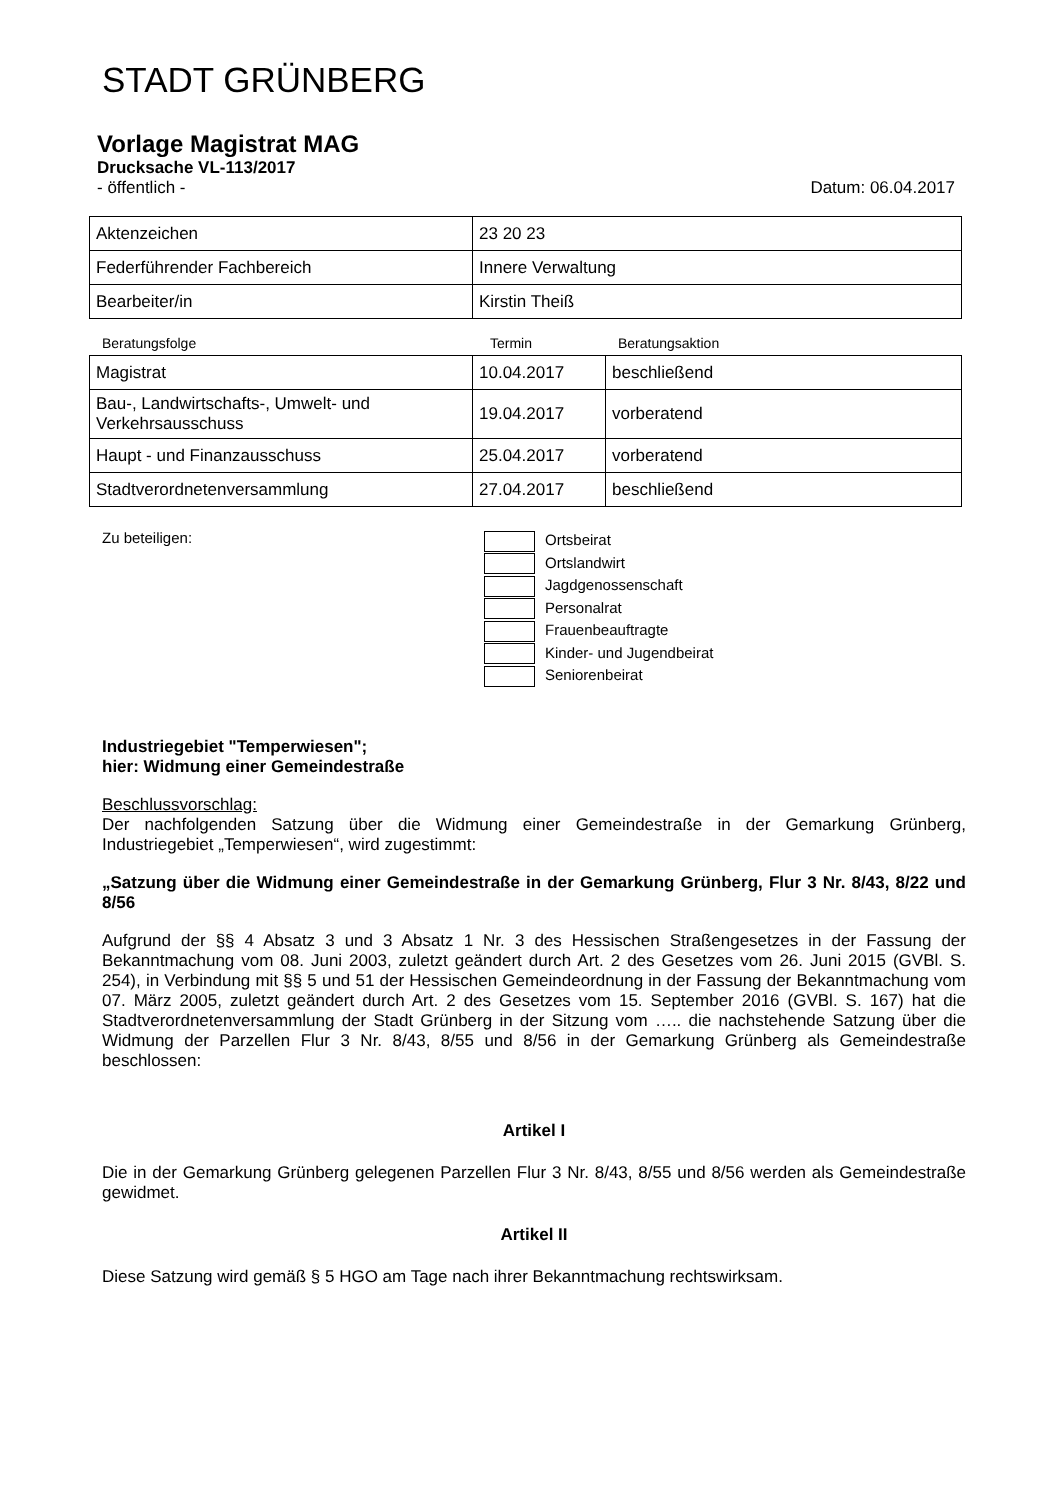STADT GRÜNBERG
Vorlage Magistrat MAG
Drucksache VL-113/2017
- öffentlich - Datum: 06.04.2017
| Aktenzeichen | 23 20 23 |
| Federführender Fachbereich | Innere Verwaltung |
| Bearbeiter/in | Kirstin Theiß |
Beratungsfolge Termin Beratungsaktion
| Magistrat | 10.04.2017 | beschließend |
| Bau-, Landwirtschafts-, Umwelt- und Verkehrsausschuss | 19.04.2017 | vorberatend |
| Haupt - und Finanzausschuss | 25.04.2017 | vorberatend |
| Stadtverordnetenversammlung | 27.04.2017 | beschließend |
Zu beteiligen:
Ortsbeirat
Ortslandwirt
Jagdgenossenschaft
Personalrat
Frauenbeauftragte
Kinder- und Jugendbeirat
Seniorenbeirat
Industriegebiet "Temperwiesen";
hier: Widmung einer Gemeindestraße
Beschlussvorschlag:
Der nachfolgenden Satzung über die Widmung einer Gemeindestraße in der Gemarkung Grünberg, Industriegebiet „Temperwiesen“, wird zugestimmt:
„Satzung über die Widmung einer Gemeindestraße in der Gemarkung Grünberg, Flur 3 Nr. 8/43, 8/22 und 8/56
Aufgrund der §§ 4 Absatz 3 und 3 Absatz 1 Nr. 3 des Hessischen Straßengesetzes in der Fassung der Bekanntmachung vom 08. Juni 2003, zuletzt geändert durch Art. 2 des Gesetzes vom 26. Juni 2015 (GVBl. S. 254), in Verbindung mit §§ 5 und 51 der Hessischen Gemeindeordnung in der Fassung der Bekanntmachung vom 07. März 2005, zuletzt geändert durch Art. 2 des Gesetzes vom 15. September 2016 (GVBl. S. 167) hat die Stadtverordnetenversammlung der Stadt Grünberg in der Sitzung vom ….. die nachstehende Satzung über die Widmung der Parzellen Flur 3 Nr. 8/43, 8/55 und 8/56 in der Gemarkung Grünberg als Gemeindestraße beschlossen:
Artikel I
Die in der Gemarkung Grünberg gelegenen Parzellen Flur 3 Nr. 8/43, 8/55 und 8/56 werden als Gemeindestraße gewidmet.
Artikel II
Diese Satzung wird gemäß § 5 HGO am Tage nach ihrer Bekanntmachung rechtswirksam.